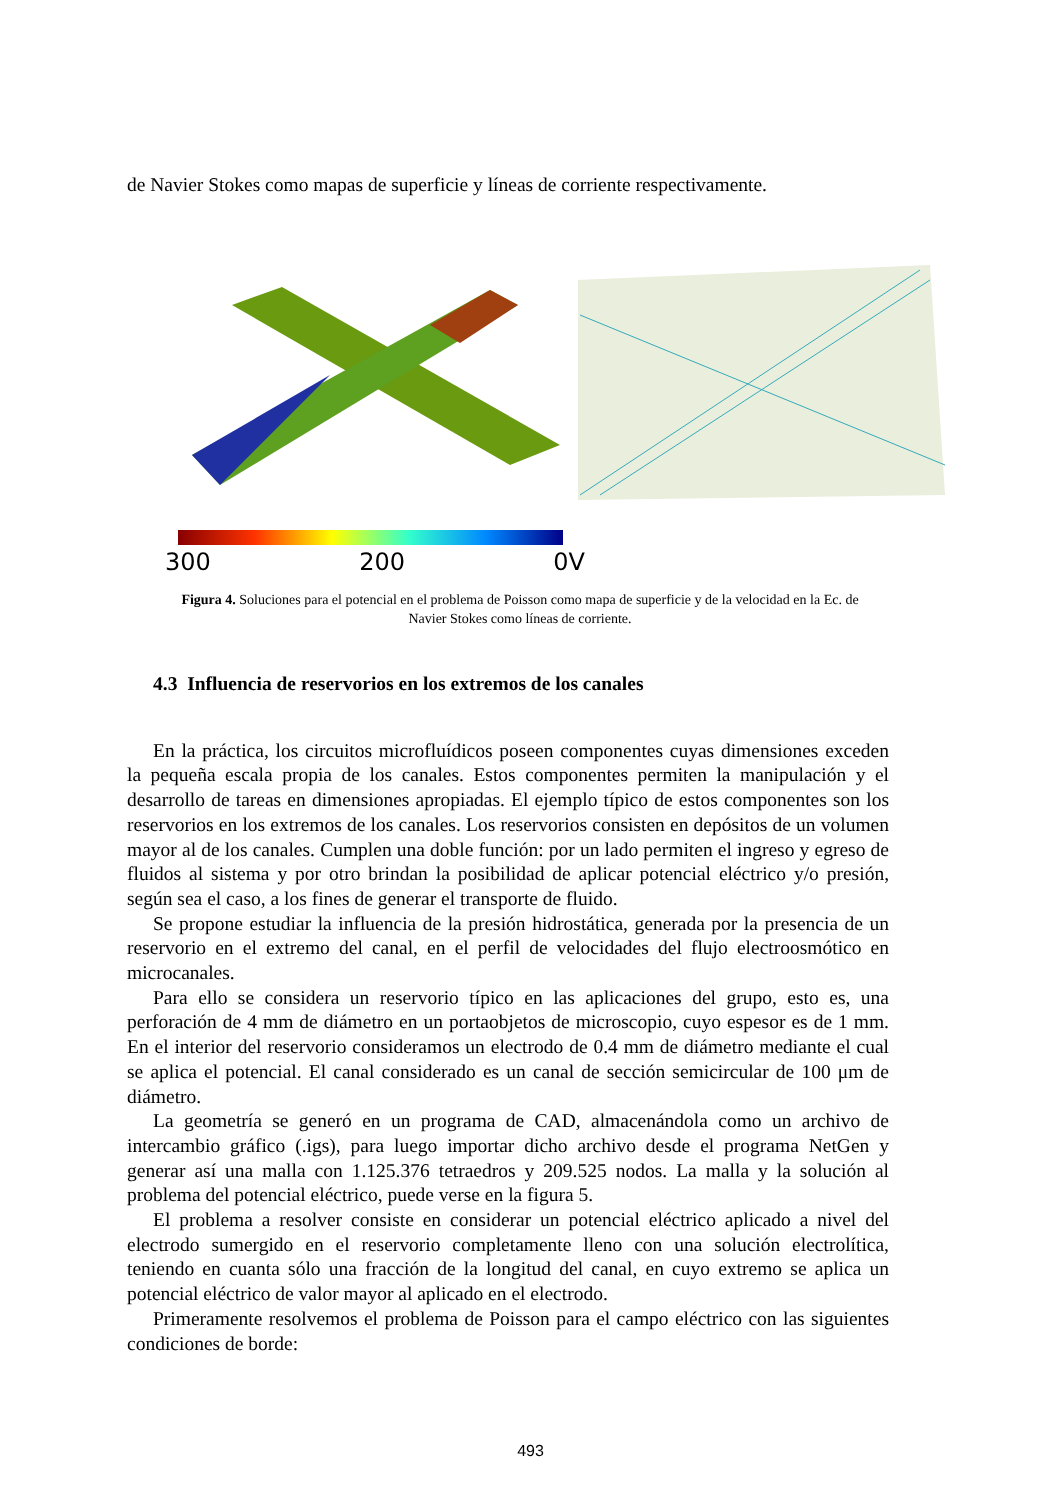de Navier Stokes como mapas de superficie y líneas de corriente respectivamente.
300 200 0V
Figura 4. Soluciones para el potencial en el problema de Poisson como mapa de superficie y de la velocidad en la Ec. de Navier Stokes como líneas de corriente.
4.3 Influencia de reservorios en los extremos de los canales
En la práctica, los circuitos microfluídicos poseen componentes cuyas dimensiones exceden la pequeña escala propia de los canales. Estos componentes permiten la manipulación y el desarrollo de tareas en dimensiones apropiadas. El ejemplo típico de estos componentes son los reservorios en los extremos de los canales. Los reservorios consisten en depósitos de un volumen mayor al de los canales. Cumplen una doble función: por un lado permiten el ingreso y egreso de fluidos al sistema y por otro brindan la posibilidad de aplicar potencial eléctrico y/o presión, según sea el caso, a los fines de generar el transporte de fluido.
Se propone estudiar la influencia de la presión hidrostática, generada por la presencia de un reservorio en el extremo del canal, en el perfil de velocidades del flujo electroosmótico en microcanales.
Para ello se considera un reservorio típico en las aplicaciones del grupo, esto es, una perforación de 4 mm de diámetro en un portaobjetos de microscopio, cuyo espesor es de 1 mm. En el interior del reservorio consideramos un electrodo de 0.4 mm de diámetro mediante el cual se aplica el potencial. El canal considerado es un canal de sección semicircular de 100 μm de diámetro.
La geometría se generó en un programa de CAD, almacenándola como un archivo de intercambio gráfico (.igs), para luego importar dicho archivo desde el programa NetGen y generar así una malla con 1.125.376 tetraedros y 209.525 nodos. La malla y la solución al problema del potencial eléctrico, puede verse en la figura 5.
El problema a resolver consiste en considerar un potencial eléctrico aplicado a nivel del electrodo sumergido en el reservorio completamente lleno con una solución electrolítica, teniendo en cuanta sólo una fracción de la longitud del canal, en cuyo extremo se aplica un potencial eléctrico de valor mayor al aplicado en el electrodo.
Primeramente resolvemos el problema de Poisson para el campo eléctrico con las siguientes condiciones de borde:
493